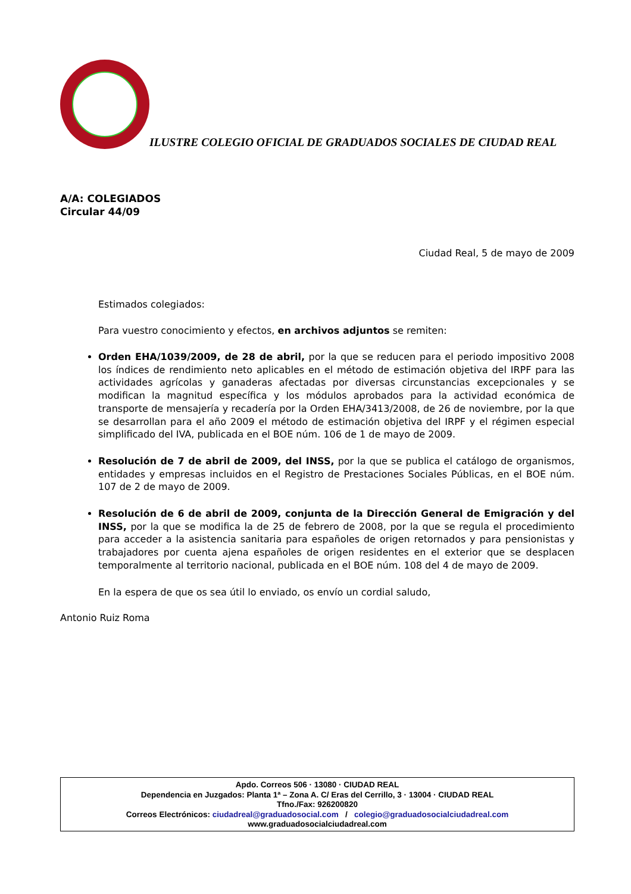ILUSTRE COLEGIO OFICIAL DE GRADUADOS SOCIALES DE CIUDAD REAL
A/A: COLEGIADOS
Circular 44/09
Ciudad Real, 5 de mayo de 2009
Estimados colegiados:
Para vuestro conocimiento y efectos, en archivos adjuntos se remiten:
Orden EHA/1039/2009, de 28 de abril, por la que se reducen para el periodo impositivo 2008 los índices de rendimiento neto aplicables en el método de estimación objetiva del IRPF para las actividades agrícolas y ganaderas afectadas por diversas circunstancias excepcionales y se modifican la magnitud específica y los módulos aprobados para la actividad económica de transporte de mensajería y recadería por la Orden EHA/3413/2008, de 26 de noviembre, por la que se desarrollan para el año 2009 el método de estimación objetiva del IRPF y el régimen especial simplificado del IVA, publicada en el BOE núm. 106 de 1 de mayo de 2009.
Resolución de 7 de abril de 2009, del INSS, por la que se publica el catálogo de organismos, entidades y empresas incluidos en el Registro de Prestaciones Sociales Públicas, en el BOE núm. 107 de 2 de mayo de 2009.
Resolución de 6 de abril de 2009, conjunta de la Dirección General de Emigración y del INSS, por la que se modifica la de 25 de febrero de 2008, por la que se regula el procedimiento para acceder a la asistencia sanitaria para españoles de origen retornados y para pensionistas y trabajadores por cuenta ajena españoles de origen residentes en el exterior que se desplacen temporalmente al territorio nacional, publicada en el BOE núm. 108 del 4 de mayo de 2009.
En la espera de que os sea útil lo enviado, os envío un cordial saludo,
Antonio Ruiz Roma
Apdo. Correos 506 · 13080 · CIUDAD REAL
Dependencia en Juzgados: Planta 1ª – Zona A. C/ Eras del Cerrillo, 3 · 13004 · CIUDAD REAL
Tfno./Fax: 926200820
Correos Electrónicos: ciudadreal@graduadosocial.com / colegio@graduadosocialciudadreal.com
www.graduadosocialciudadreal.com